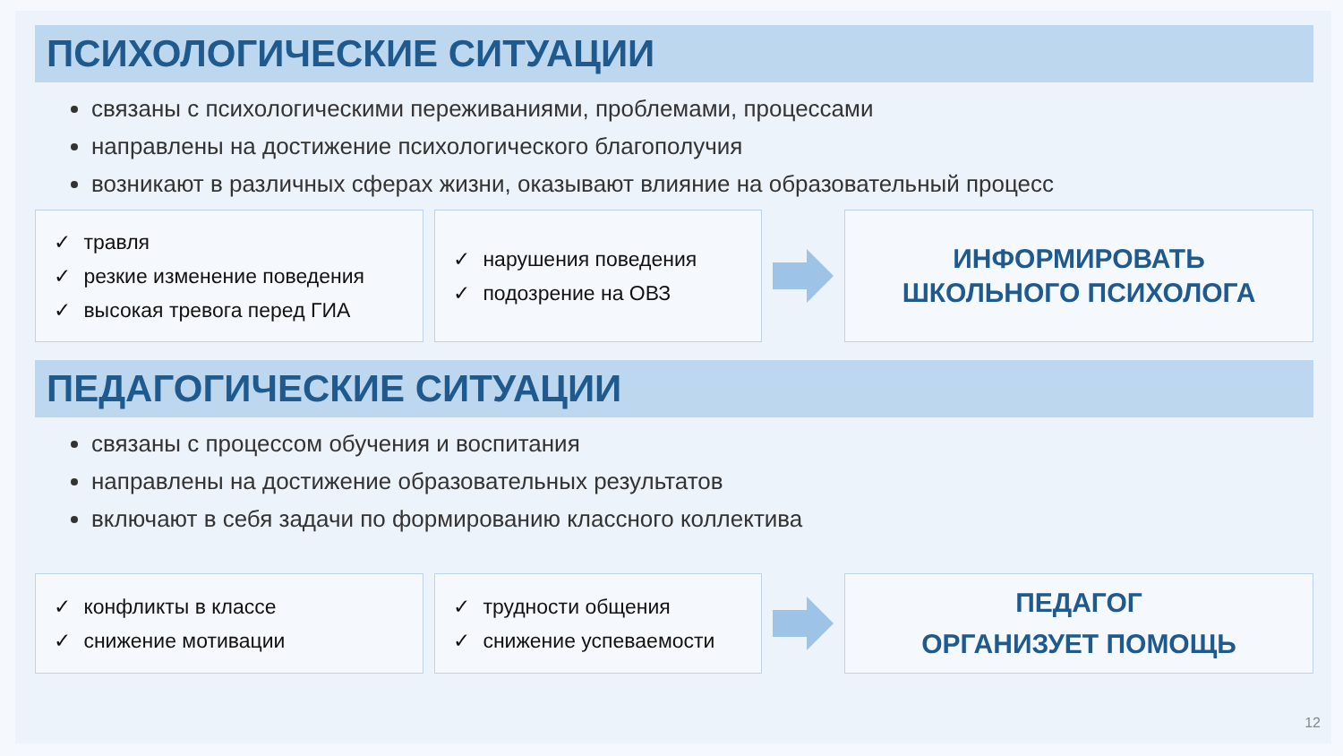ПСИХОЛОГИЧЕСКИЕ СИТУАЦИИ
связаны с психологическими переживаниями, проблемами, процессами
направлены на достижение психологического благополучия
возникают в различных сферах жизни, оказывают влияние на образовательный процесс
✓ травля
✓ резкие изменение поведения
✓ высокая тревога перед ГИА
✓ нарушения поведения
✓ подозрение на ОВЗ
ИНФОРМИРОВАТЬ
ШКОЛЬНОГО ПСИХОЛОГА
ПЕДАГОГИЧЕСКИЕ СИТУАЦИИ
связаны с процессом обучения и воспитания
направлены на достижение образовательных результатов
включают в себя задачи по формированию классного коллектива
✓ конфликты в классе
✓ снижение мотивации
✓ трудности общения
✓ снижение успеваемости
ПЕДАГОГ
ОРГАНИЗУЕТ ПОМОЩЬ
12